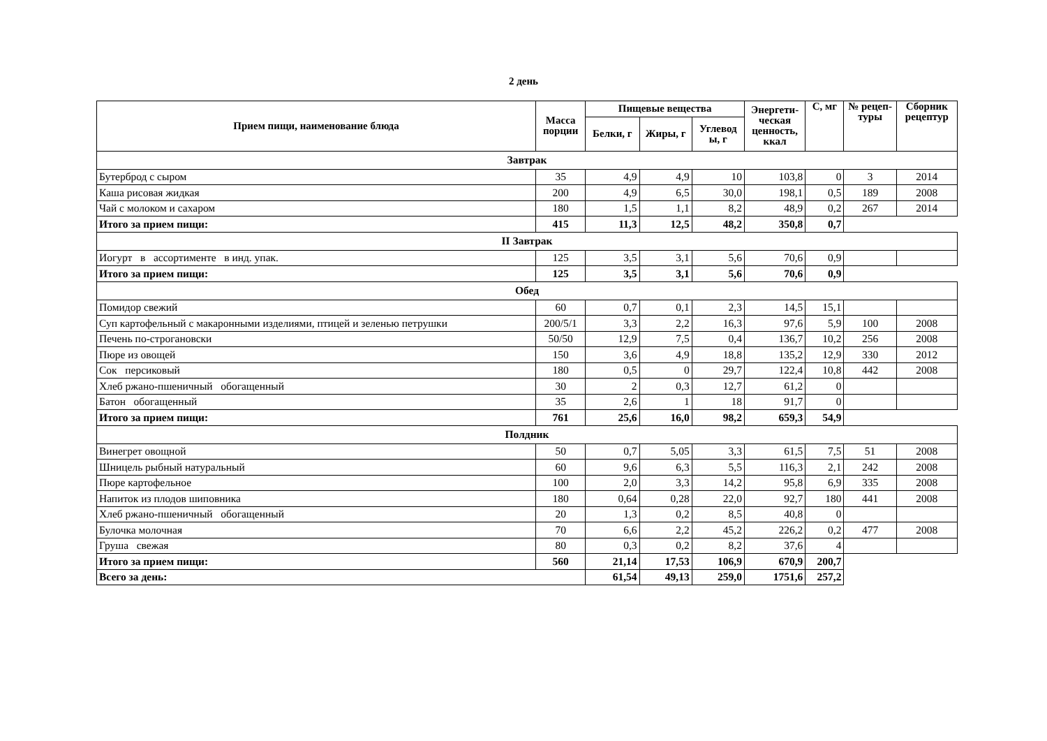2 день
| Прием пищи, наименование блюда | Масса порции | Пищевые вещества | | | Энергети-ческая ценность, ккал | С, мг | № рецеп-туры | Сборник рецептур |
| --- | --- | --- | --- | --- | --- | --- | --- | --- |
| | | Белки, г | Жиры, г | Углевод ы, г | | | | |
| Завтрак | | | | | | | | |
| Бутерброд с сыром | 35 | 4,9 | 4,9 | 10 | 103,8 | 0 | 3 | 2014 |
| Каша рисовая жидкая | 200 | 4,9 | 6,5 | 30,0 | 198,1 | 0,5 | 189 | 2008 |
| Чай с молоком и сахаром | 180 | 1,5 | 1,1 | 8,2 | 48,9 | 0,2 | 267 | 2014 |
| Итого за прием пищи: | 415 | 11,3 | 12,5 | 48,2 | 350,8 | 0,7 | | |
| II Завтрак | | | | | | | | |
| Иогурт в ассортименте в инд. упак. | 125 | 3,5 | 3,1 | 5,6 | 70,6 | 0,9 | | |
| Итого за прием пищи: | 125 | 3,5 | 3,1 | 5,6 | 70,6 | 0,9 | | |
| Обед | | | | | | | | |
| Помидор свежий | 60 | 0,7 | 0,1 | 2,3 | 14,5 | 15,1 | | |
| Суп картофельный с макаронными изделиями, птицей и зеленью петрушки | 200/5/1 | 3,3 | 2,2 | 16,3 | 97,6 | 5,9 | 100 | 2008 |
| Печень по-строгановски | 50/50 | 12,9 | 7,5 | 0,4 | 136,7 | 10,2 | 256 | 2008 |
| Пюре из овощей | 150 | 3,6 | 4,9 | 18,8 | 135,2 | 12,9 | 330 | 2012 |
| Сок персиковый | 180 | 0,5 | 0 | 29,7 | 122,4 | 10,8 | 442 | 2008 |
| Хлеб ржано-пшеничный обогащенный | 30 | 2 | 0,3 | 12,7 | 61,2 | 0 | | |
| Батон обогащенный | 35 | 2,6 | 1 | 18 | 91,7 | 0 | | |
| Итого за прием пищи: | 761 | 25,6 | 16,0 | 98,2 | 659,3 | 54,9 | | |
| Полдник | | | | | | | | |
| Винегрет овощной | 50 | 0,7 | 5,05 | 3,3 | 61,5 | 7,5 | 51 | 2008 |
| Шницель рыбный натуральный | 60 | 9,6 | 6,3 | 5,5 | 116,3 | 2,1 | 242 | 2008 |
| Пюре картофельное | 100 | 2,0 | 3,3 | 14,2 | 95,8 | 6,9 | 335 | 2008 |
| Напиток из плодов шиповника | 180 | 0,64 | 0,28 | 22,0 | 92,7 | 180 | 441 | 2008 |
| Хлеб ржано-пшеничный обогащенный | 20 | 1,3 | 0,2 | 8,5 | 40,8 | 0 | | |
| Булочка молочная | 70 | 6,6 | 2,2 | 45,2 | 226,2 | 0,2 | 477 | 2008 |
| Груша свежая | 80 | 0,3 | 0,2 | 8,2 | 37,6 | 4 | | |
| Итого за прием пищи: | 560 | 21,14 | 17,53 | 106,9 | 670,9 | 200,7 | | |
| Всего за день: | | 61,54 | 49,13 | 259,0 | 1751,6 | 257,2 | | |